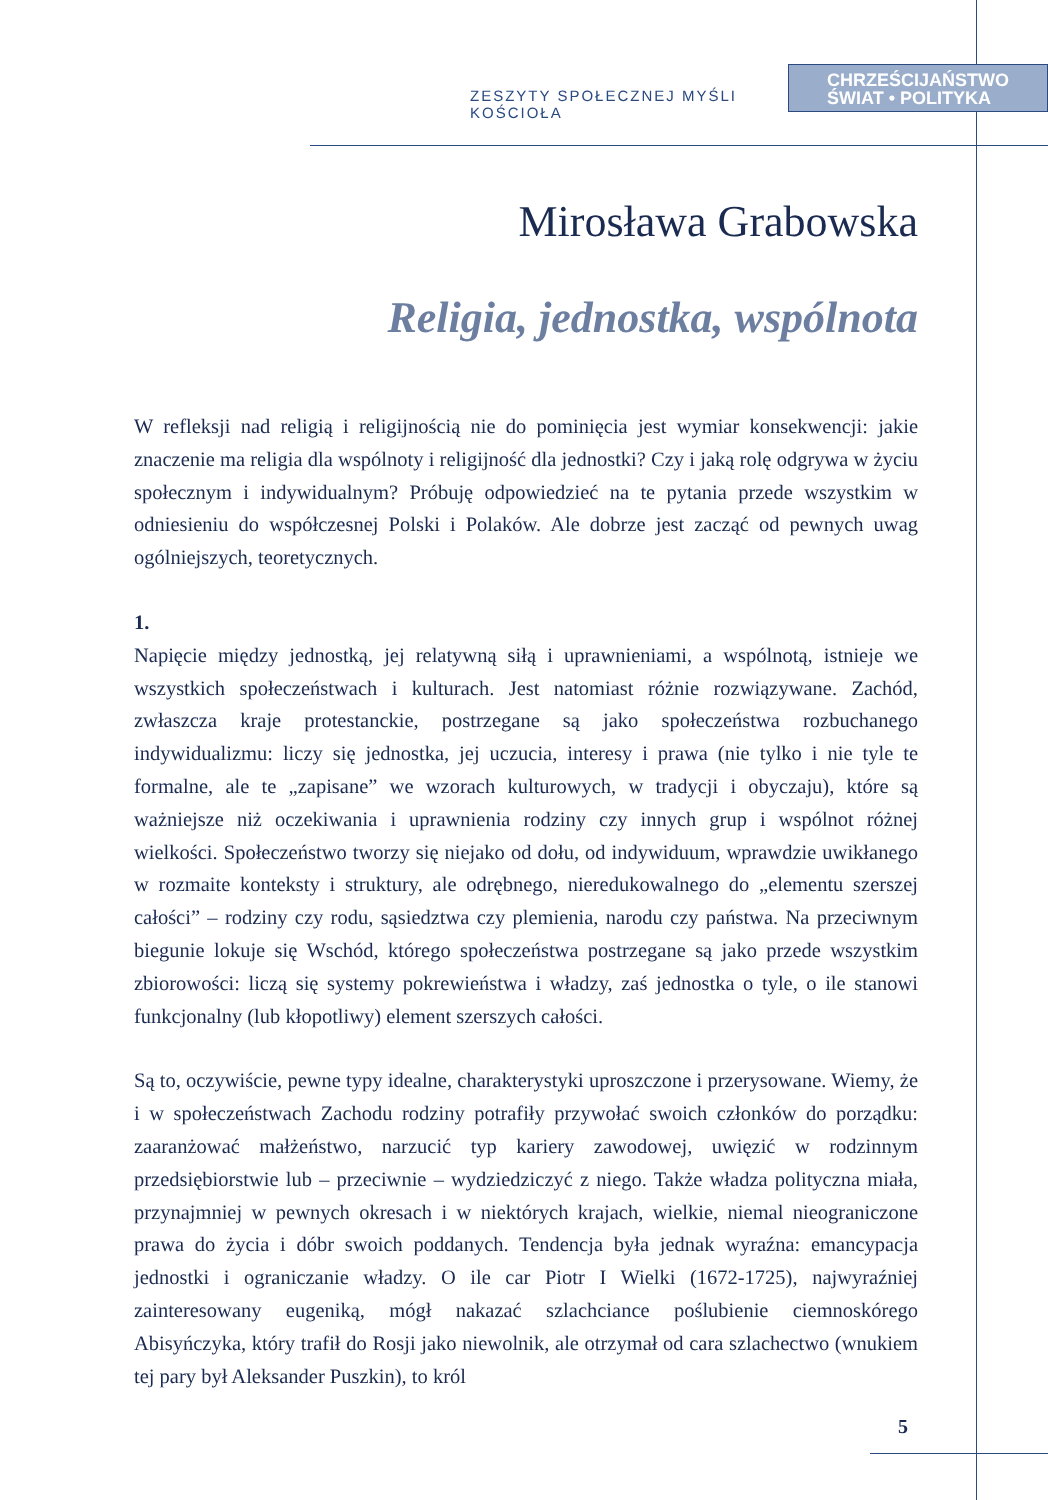ZESZYTY SPOŁECZNEJ MYŚLI KOŚCIOŁA
CHRZEŚCIJAŃSTWO
ŚWIAT • POLITYKA
Mirosława Grabowska
Religia, jednostka, wspólnota
W refleksji nad religią i religijnością nie do pominięcia jest wymiar konsekwencji: jakie znaczenie ma religia dla wspólnoty i religijność dla jednostki? Czy i jaką rolę odgrywa w życiu społecznym i indywidualnym? Próbuję odpowiedzieć na te pytania przede wszystkim w odniesieniu do współczesnej Polski i Polaków. Ale dobrze jest zacząć od pewnych uwag ogólniejszych, teoretycznych.
1.
Napięcie między jednostką, jej relatywną siłą i uprawnieniami, a wspólnotą, istnieje we wszystkich społeczeństwach i kulturach. Jest natomiast różnie rozwiązywane. Zachód, zwłaszcza kraje protestanckie, postrzegane są jako społeczeństwa rozbuchanego indywidualizmu: liczy się jednostka, jej uczucia, interesy i prawa (nie tylko i nie tyle te formalne, ale te „zapisane” we wzorach kulturowych, w tradycji i obyczaju), które są ważniejsze niż oczekiwania i uprawnienia rodziny czy innych grup i wspólnot różnej wielkości. Społeczeństwo tworzy się niejako od dołu, od indywiduum, wprawdzie uwikłanego w rozmaite konteksty i struktury, ale odrębnego, nieredukowalnego do „elementu szerszej całości” – rodziny czy rodu, sąsiedztwa czy plemienia, narodu czy państwa. Na przeciwnym biegunie lokuje się Wschód, którego społeczeństwa postrzegane są jako przede wszystkim zbiorowości: liczą się systemy pokrewieństwa i władzy, zaś jednostka o tyle, o ile stanowi funkcjonalny (lub kłopotliwy) element szerszych całości.
Są to, oczywiście, pewne typy idealne, charakterystyki uproszczone i przerysowane. Wiemy, że i w społeczeństwach Zachodu rodziny potrafiły przywołać swoich członków do porządku: zaaranżować małżeństwo, narzucić typ kariery zawodowej, uwięzić w rodzinnym przedsiębiorstwie lub – przeciwnie – wydziedziczyć z niego. Także władza polityczna miała, przynajmniej w pewnych okresach i w niektórych krajach, wielkie, niemal nieograniczone prawa do życia i dóbr swoich poddanych. Tendencja była jednak wyraźna: emancypacja jednostki i ograniczanie władzy. O ile car Piotr I Wielki (1672-1725), najwyraźniej zainteresowany eugeniką, mógł nakazać szlachciance poślubienie ciemnoskórego Abisyńczyka, który trafił do Rosji jako niewolnik, ale otrzymał od cara szlachectwo (wnukiem tej pary był Aleksander Puszkin), to król
5